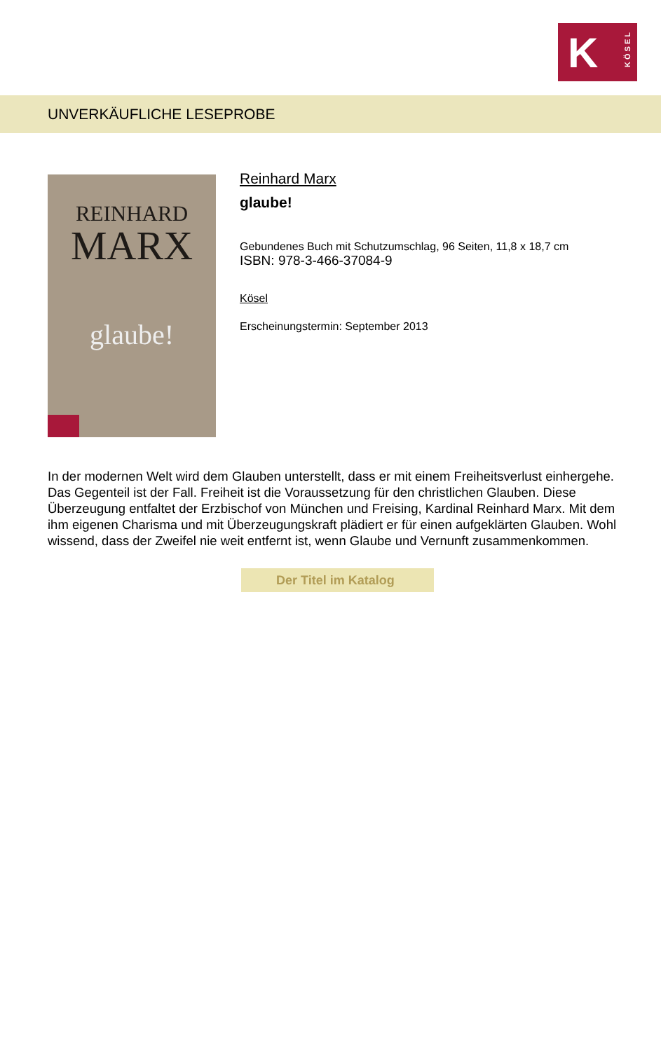K
KÖSEL
UNVERKÄUFLICHE LESEPROBE
REINHARD
MARX
glaube!
Reinhard Marx
glaube!
Gebundenes Buch mit Schutzumschlag, 96 Seiten, 11,8 x 18,7 cm
ISBN: 978-3-466-37084-9
Kösel
Erscheinungstermin: September 2013
In der modernen Welt wird dem Glauben unterstellt, dass er mit einem Freiheitsverlust einhergehe. Das Gegenteil ist der Fall. Freiheit ist die Voraussetzung für den christlichen Glauben. Diese Überzeugung entfaltet der Erzbischof von München und Freising, Kardinal Reinhard Marx. Mit dem ihm eigenen Charisma und mit Überzeugungskraft plädiert er für einen aufgeklärten Glauben. Wohl wissend, dass der Zweifel nie weit entfernt ist, wenn Glaube und Vernunft zusammenkommen.
Der Titel im Katalog